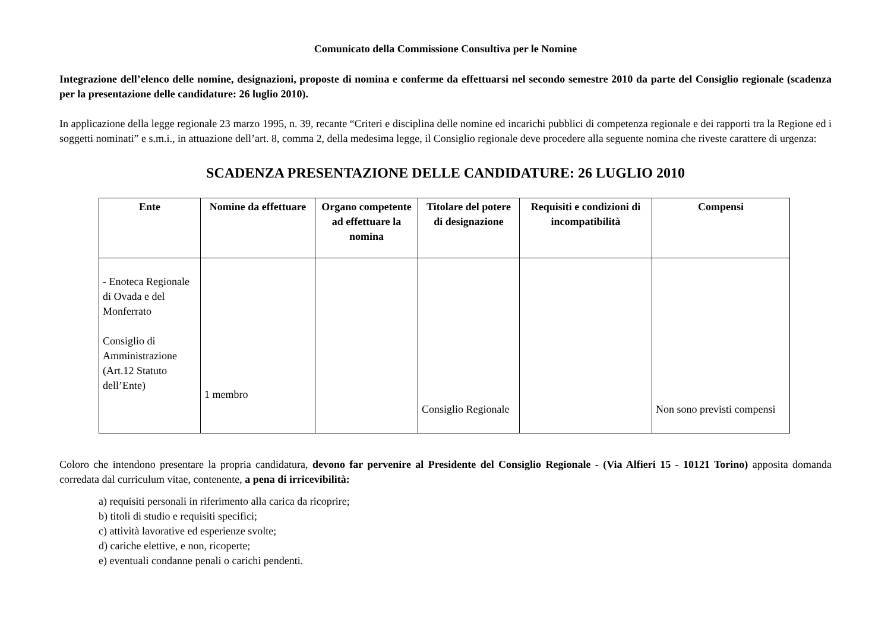Comunicato della Commissione Consultiva per le Nomine
Integrazione dell’elenco delle nomine, designazioni, proposte di nomina e conferme da effettuarsi nel secondo semestre 2010 da parte del Consiglio regionale (scadenza per la presentazione delle candidature: 26 luglio 2010).
In applicazione della legge regionale 23 marzo 1995, n. 39, recante “Criteri e disciplina delle nomine ed incarichi pubblici di competenza regionale e dei rapporti tra la Regione ed i soggetti nominati” e s.m.i., in attuazione dell’art. 8, comma 2, della medesima legge, il Consiglio regionale deve procedere alla seguente nomina che riveste carattere di urgenza:
SCADENZA PRESENTAZIONE DELLE CANDIDATURE: 26 LUGLIO 2010
| Ente | Nomine da effettuare | Organo competente ad effettuare la nomina | Titolare del potere di designazione | Requisiti e condizioni di incompatibilità | Compensi |
| --- | --- | --- | --- | --- | --- |
| - Enoteca Regionale di Ovada e del Monferrato Consiglio di Amministrazione (Art.12 Statuto dell’Ente) | 1 membro | | Consiglio Regionale | | Non sono previsti compensi |
Coloro che intendono presentare la propria candidatura, devono far pervenire al Presidente del Consiglio Regionale - (Via Alfieri 15 - 10121 Torino) apposita domanda corredata dal curriculum vitae, contenente, a pena di irricevibilità:
a) requisiti personali in riferimento alla carica da ricoprire;
b) titoli di studio e requisiti specifici;
c) attività lavorative ed esperienze svolte;
d) cariche elettive, e non, ricoperte;
e) eventuali condanne penali o carichi pendenti.